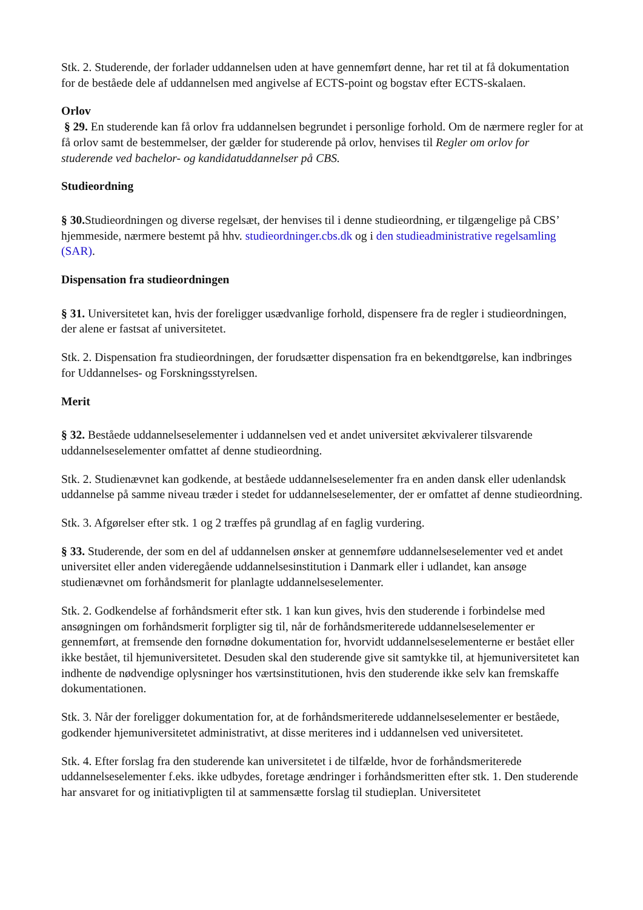Stk. 2. Studerende, der forlader uddannelsen uden at have gennemført denne, har ret til at få dokumentation for de beståede dele af uddannelsen med angivelse af ECTS-point og bogstav efter ECTS-skalaen.
Orlov
§ 29. En studerende kan få orlov fra uddannelsen begrundet i personlige forhold. Om de nærmere regler for at få orlov samt de bestemmelser, der gælder for studerende på orlov, henvises til Regler om orlov for studerende ved bachelor- og kandidatuddannelser på CBS.
Studieordning
§ 30. Studieordningen og diverse regelsæt, der henvises til i denne studieordning, er tilgængelige på CBS’ hjemmeside, nærmere bestemt på hhv. studieordninger.cbs.dk og i den studieadministrative regelsamling (SAR).
Dispensation fra studieordningen
§ 31. Universitetet kan, hvis der foreligger usædvanlige forhold, dispensere fra de regler i studieordningen, der alene er fastsat af universitetet.
Stk. 2. Dispensation fra studieordningen, der forudsætter dispensation fra en bekendtgørelse, kan indbringes for Uddannelses- og Forskningsstyrelsen.
Merit
§ 32. Beståede uddannelseselementer i uddannelsen ved et andet universitet ækvivalerer tilsvarende uddannelseselementer omfattet af denne studieordning.
Stk. 2. Studienævnet kan godkende, at beståede uddannelseselementer fra en anden dansk eller udenlandsk uddannelse på samme niveau træder i stedet for uddannelseselementer, der er omfattet af denne studieordning.
Stk. 3. Afgørelser efter stk. 1 og 2 træffes på grundlag af en faglig vurdering.
§ 33. Studerende, der som en del af uddannelsen ønsker at gennemføre uddannelseselementer ved et andet universitet eller anden videregående uddannelsesinstitution i Danmark eller i udlandet, kan ansøge studienævnet om forhåndsmerit for planlagte uddannelseselementer.
Stk. 2. Godkendelse af forhåndsmerit efter stk. 1 kan kun gives, hvis den studerende i forbindelse med ansøgningen om forhåndsmerit forpligter sig til, når de forhåndsmeriterede uddannelseselementer er gennemført, at fremsende den fornødne dokumentation for, hvorvidt uddannelseselementerne er bestået eller ikke bestået, til hjemuniversitetet. Desuden skal den studerende give sit samtykke til, at hjemuniversitetet kan indhente de nødvendige oplysninger hos værtsinstitutionen, hvis den studerende ikke selv kan fremskaffe dokumentationen.
Stk. 3. Når der foreligger dokumentation for, at de forhåndsmeriterede uddannelseselementer er beståede, godkender hjemuniversitetet administrativt, at disse meriteres ind i uddannelsen ved universitetet.
Stk. 4. Efter forslag fra den studerende kan universitetet i de tilfælde, hvor de forhåndsmeriterede uddannelseselementer f.eks. ikke udbydes, foretage ændringer i forhåndsmeritten efter stk. 1. Den studerende har ansvaret for og initiativpligten til at sammensætte forslag til studieplan. Universitetet